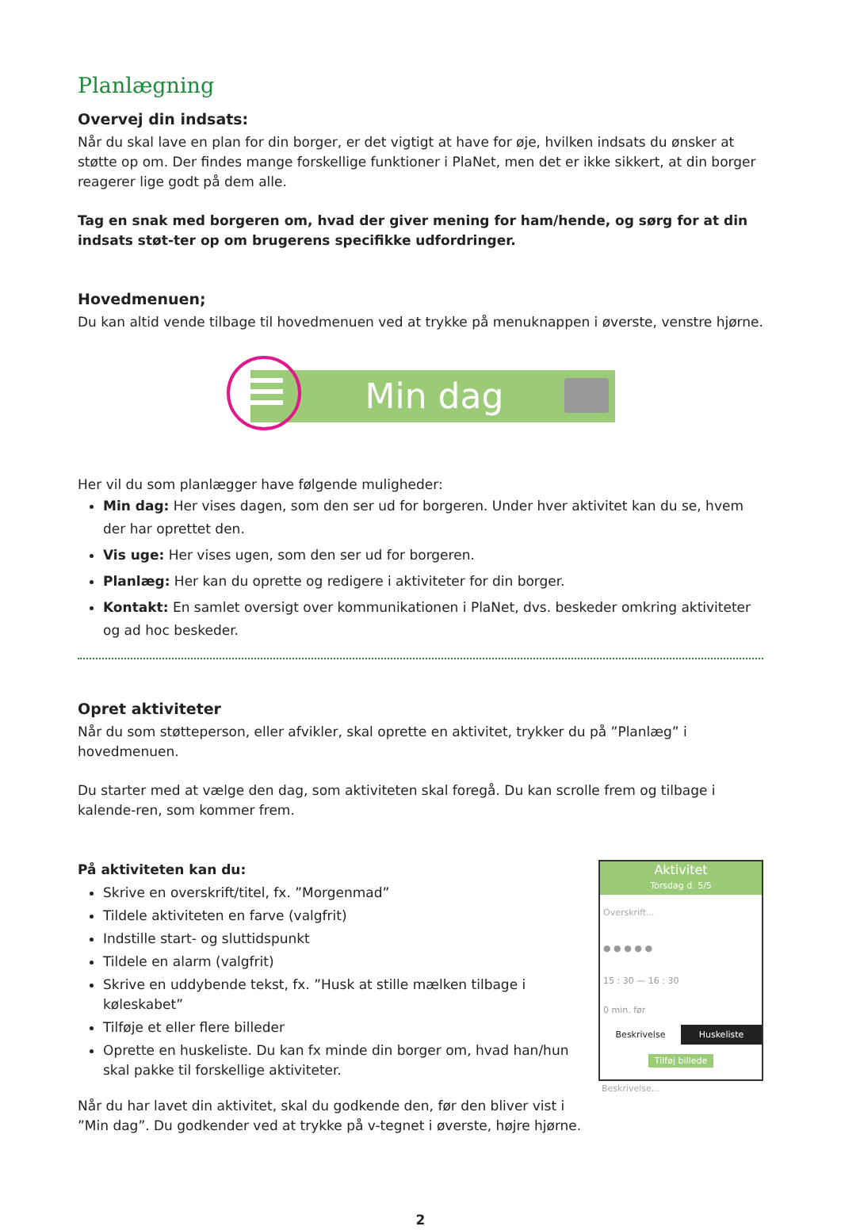Planlægning
Overvej din indsats:
Når du skal lave en plan for din borger, er det vigtigt at have for øje, hvilken indsats du ønsker at støtte op om. Der findes mange forskellige funktioner i PlaNet, men det er ikke sikkert, at din borger reagerer lige godt på dem alle.
Tag en snak med borgeren om, hvad der giver mening for ham/hende, og sørg for at din indsats støt-ter op om brugerens specifikke udfordringer.
Hovedmenuen;
Du kan altid vende tilbage til hovedmenuen ved at trykke på menuknappen i øverste, venstre hjørne.
Min dag
Her vil du som planlægger have følgende muligheder:
Min dag: Her vises dagen, som den ser ud for borgeren. Under hver aktivitet kan du se, hvem der har oprettet den.
Vis uge: Her vises ugen, som den ser ud for borgeren.
Planlæg: Her kan du oprette og redigere i aktiviteter for din borger.
Kontakt: En samlet oversigt over kommunikationen i PlaNet, dvs. beskeder omkring aktiviteter og ad hoc beskeder.
Opret aktiviteter
Når du som støtteperson, eller afvikler, skal oprette en aktivitet, trykker du på ”Planlæg” i hovedmenuen.
Du starter med at vælge den dag, som aktiviteten skal foregå. Du kan scrolle frem og tilbage i kalende-ren, som kommer frem.
På aktiviteten kan du:
Skrive en overskrift/titel, fx. ”Morgenmad”
Tildele aktiviteten en farve (valgfrit)
Indstille start- og sluttidspunkt
Tildele en alarm (valgfrit)
Skrive en uddybende tekst, fx. ”Husk at stille mælken tilbage i køleskabet”
Tilføje et eller flere billeder
Oprette en huskeliste. Du kan fx minde din borger om, hvad han/hun skal pakke til forskellige aktiviteter.
Når du har lavet din aktivitet, skal du godkende den, før den bliver vist i ”Min dag”. Du godkender ved at trykke på v-tegnet i øverste, højre hjørne.
Aktivitet
Torsdag d. 5/5
Overskrift...
● ● ● ● ●
15 : 30 — 16 : 30
0 min. før
Beskrivelse Huskeliste
Tilføj billede
Beskrivelse...
2